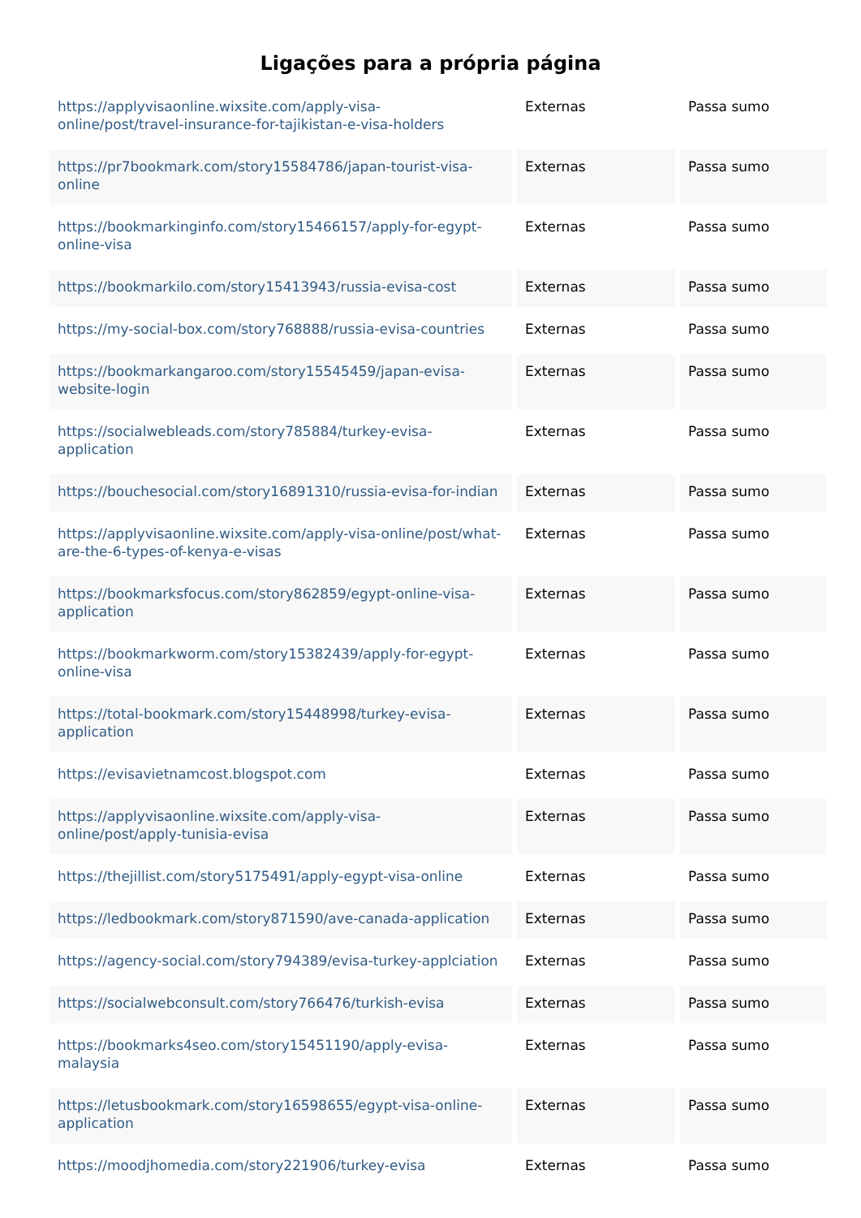Ligações para a própria página
| https://applyvisaonline.wixsite.com/apply-visa-online/post/travel-insurance-for-tajikistan-e-visa-holders | Externas | Passa sumo |
| https://pr7bookmark.com/story15584786/japan-tourist-visa-online | Externas | Passa sumo |
| https://bookmarkinginfo.com/story15466157/apply-for-egypt-online-visa | Externas | Passa sumo |
| https://bookmarkilo.com/story15413943/russia-evisa-cost | Externas | Passa sumo |
| https://my-social-box.com/story768888/russia-evisa-countries | Externas | Passa sumo |
| https://bookmarkangaroo.com/story15545459/japan-evisa-website-login | Externas | Passa sumo |
| https://socialwebleads.com/story785884/turkey-evisa-application | Externas | Passa sumo |
| https://bouchesocial.com/story16891310/russia-evisa-for-indian | Externas | Passa sumo |
| https://applyvisaonline.wixsite.com/apply-visa-online/post/what-are-the-6-types-of-kenya-e-visas | Externas | Passa sumo |
| https://bookmarksfocus.com/story862859/egypt-online-visa-application | Externas | Passa sumo |
| https://bookmarkworm.com/story15382439/apply-for-egypt-online-visa | Externas | Passa sumo |
| https://total-bookmark.com/story15448998/turkey-evisa-application | Externas | Passa sumo |
| https://evisavietnamcost.blogspot.com | Externas | Passa sumo |
| https://applyvisaonline.wixsite.com/apply-visa-online/post/apply-tunisia-evisa | Externas | Passa sumo |
| https://thejillist.com/story5175491/apply-egypt-visa-online | Externas | Passa sumo |
| https://ledbookmark.com/story871590/ave-canada-application | Externas | Passa sumo |
| https://agency-social.com/story794389/evisa-turkey-applciation | Externas | Passa sumo |
| https://socialwebconsult.com/story766476/turkish-evisa | Externas | Passa sumo |
| https://bookmarks4seo.com/story15451190/apply-evisa-malaysia | Externas | Passa sumo |
| https://letusbookmark.com/story16598655/egypt-visa-online-application | Externas | Passa sumo |
| https://moodjhomedia.com/story221906/turkey-evisa | Externas | Passa sumo |